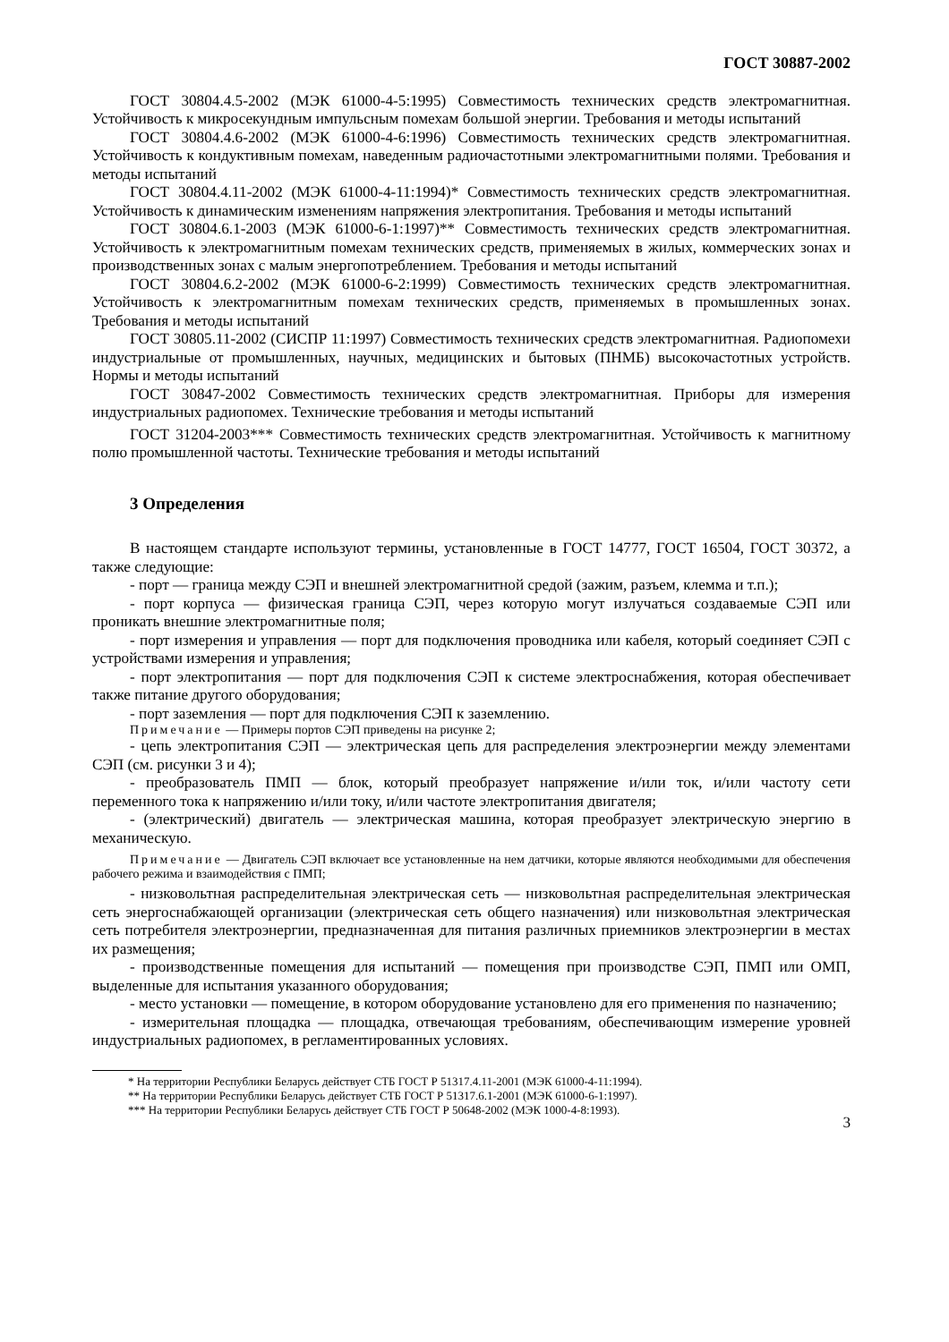ГОСТ 30887-2002
ГОСТ 30804.4.5-2002 (МЭК 61000-4-5:1995) Совместимость технических средств электромагнитная. Устойчивость к микросекундным импульсным помехам большой энергии. Требования и методы испытаний
ГОСТ 30804.4.6-2002 (МЭК 61000-4-6:1996) Совместимость технических средств электромагнитная. Устойчивость к кондуктивным помехам, наведенным радиочастотными электромагнитными полями. Требования и методы испытаний
ГОСТ 30804.4.11-2002 (МЭК 61000-4-11:1994)* Совместимость технических средств электромагнитная. Устойчивость к динамическим изменениям напряжения электропитания. Требования и методы испытаний
ГОСТ 30804.6.1-2003 (МЭК 61000-6-1:1997)** Совместимость технических средств электромагнитная. Устойчивость к электромагнитным помехам технических средств, применяемых в жилых, коммерческих зонах и производственных зонах с малым энергопотреблением. Требования и методы испытаний
ГОСТ 30804.6.2-2002 (МЭК 61000-6-2:1999) Совместимость технических средств электромагнитная. Устойчивость к электромагнитным помехам технических средств, применяемых в промышленных зонах. Требования и методы испытаний
ГОСТ 30805.11-2002 (СИСПР 11:1997) Совместимость технических средств электромагнитная. Радиопомехи индустриальные от промышленных, научных, медицинских и бытовых (ПНМБ) высокочастотных устройств. Нормы и методы испытаний
ГОСТ 30847-2002 Совместимость технических средств электромагнитная. Приборы для измерения индустриальных радиопомех. Технические требования и методы испытаний
ГОСТ 31204-2003*** Совместимость технических средств электромагнитная. Устойчивость к магнитному полю промышленной частоты. Технические требования и методы испытаний
3 Определения
В настоящем стандарте используют термины, установленные в ГОСТ 14777, ГОСТ 16504, ГОСТ 30372, а также следующие:
- порт — граница между СЭП и внешней электромагнитной средой (зажим, разъем, клемма и т.п.);
- порт корпуса — физическая граница СЭП, через которую могут излучаться создаваемые СЭП или проникать внешние электромагнитные поля;
- порт измерения и управления — порт для подключения проводника или кабеля, который соединяет СЭП с устройствами измерения и управления;
- порт электропитания — порт для подключения СЭП к системе электроснабжения, которая обеспечивает также питание другого оборудования;
- порт заземления — порт для подключения СЭП к заземлению.
Примечание — Примеры портов СЭП приведены на рисунке 2;
- цепь электропитания СЭП — электрическая цепь для распределения электроэнергии между элементами СЭП (см. рисунки 3 и 4);
- преобразователь ПМП — блок, который преобразует напряжение и/или ток, и/или частоту сети переменного тока к напряжению и/или току, и/или частоте электропитания двигателя;
- (электрический) двигатель — электрическая машина, которая преобразует электрическую энергию в механическую.
Примечание — Двигатель СЭП включает все установленные на нем датчики, которые являются необходимыми для обеспечения рабочего режима и взаимодействия с ПМП;
- низковольтная распределительная электрическая сеть — низковольтная распределительная электрическая сеть энергоснабжающей организации (электрическая сеть общего назначения) или низковольтная электрическая сеть потребителя электроэнергии, предназначенная для питания различных приемников электроэнергии в местах их размещения;
- производственные помещения для испытаний — помещения при производстве СЭП, ПМП или ОМП, выделенные для испытания указанного оборудования;
- место установки — помещение, в котором оборудование установлено для его применения по назначению;
- измерительная площадка — площадка, отвечающая требованиям, обеспечивающим измерение уровней индустриальных радиопомех, в регламентированных условиях.
* На территории Республики Беларусь действует СТБ ГОСТ Р 51317.4.11-2001 (МЭК 61000-4-11:1994).
** На территории Республики Беларусь действует СТБ ГОСТ Р 51317.6.1-2001 (МЭК 61000-6-1:1997).
*** На территории Республики Беларусь действует СТБ ГОСТ Р 50648-2002 (МЭК 1000-4-8:1993).
3